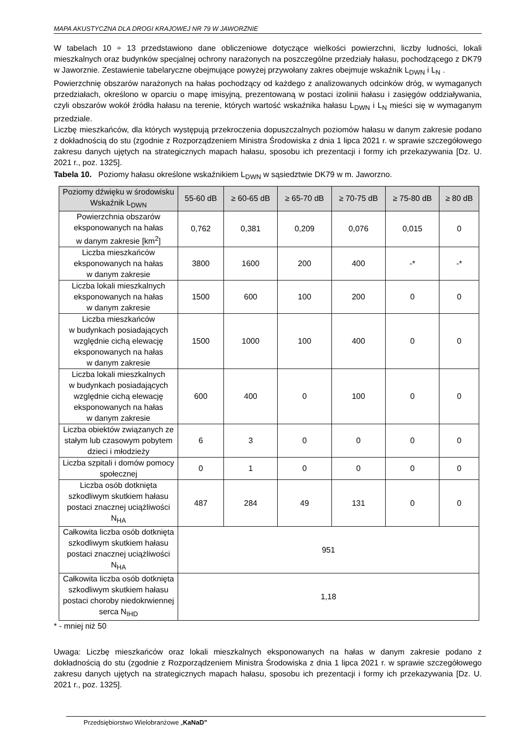MAPA AKUSTYCZNA DLA DROGI KRAJOWEJ NR 79 W JAWORZNIE
W tabelach 10 ÷ 13 przedstawiono dane obliczeniowe dotyczące wielkości powierzchni, liczby ludności, lokali mieszkalnych oraz budynków specjalnej ochrony narażonych na poszczególne przedziały hałasu, pochodzącego z DK79 w Jaworznie. Zestawienie tabelaryczne obejmujące powyżej przywołany zakres obejmuje wskaźnik L<sub>DWN</sub> i L<sub>N</sub> .
Powierzchnię obszarów narażonych na hałas pochodzący od każdego z analizowanych odcinków dróg, w wymaganych przedziałach, określono w oparciu o mapę imisyjną, prezentowaną w postaci izolinii hałasu i zasięgów oddziaływania, czyli obszarów wokół źródła hałasu na terenie, których wartość wskaźnika hałasu L<sub>DWN</sub> i L<sub>N</sub> mieści się w wymaganym przedziale.
Liczbę mieszkańców, dla których występują przekroczenia dopuszczalnych poziomów hałasu w danym zakresie podano z dokładnością do stu (zgodnie z Rozporządzeniem Ministra Środowiska z dnia 1 lipca 2021 r. w sprawie szczegółowego zakresu danych ujętych na strategicznych mapach hałasu, sposobu ich prezentacji i formy ich przekazywania [Dz. U. 2021 r., poz. 1325].
Tabela 10. Poziomy hałasu określone wskaźnikiem L<sub>DWN</sub> w sąsiedztwie DK79 w m. Jaworzno.
| Poziomy dźwięku w środowisku Wskaźnik L<sub>DWN</sub> | 55-60 dB | ≥ 60-65 dB | ≥ 65-70 dB | ≥ 70-75 dB | ≥ 75-80 dB | ≥ 80 dB |
| --- | --- | --- | --- | --- | --- | --- |
| Powierzchnia obszarów eksponowanych na hałas w danym zakresie [km<sup>2</sup>] | 0,762 | 0,381 | 0,209 | 0,076 | 0,015 | 0 |
| Liczba mieszkańców eksponowanych na hałas w danym zakresie | 3800 | 1600 | 200 | 400 | -* | -* |
| Liczba lokali mieszkalnych eksponowanych na hałas w danym zakresie | 1500 | 600 | 100 | 200 | 0 | 0 |
| Liczba mieszkańców w budynkach posiadających względnie cichą elewację eksponowanych na hałas w danym zakresie | 1500 | 1000 | 100 | 400 | 0 | 0 |
| Liczba lokali mieszkalnych w budynkach posiadających względnie cichą elewację eksponowanych na hałas w danym zakresie | 600 | 400 | 0 | 100 | 0 | 0 |
| Liczba obiektów związanych ze stałym lub czasowym pobytem dzieci i młodzieży | 6 | 3 | 0 | 0 | 0 | 0 |
| Liczba szpitali i domów pomocy społecznej | 0 | 1 | 0 | 0 | 0 | 0 |
| Liczba osób dotknięta szkodliwym skutkiem hałasu postaci znacznej uciążliwości N<sub>HA</sub> | 487 | 284 | 49 | 131 | 0 | 0 |
| Całkowita liczba osób dotknięta szkodliwym skutkiem hałasu postaci znacznej uciążliwości N<sub>HA</sub> | 951 | | | | | |
| Całkowita liczba osób dotknięta szkodliwym skutkiem hałasu postaci choroby niedokrwiennej serca N<sub>IHD</sub> | 1,18 | | | | | |
* - mniej niż 50
Uwaga: Liczbę mieszkańców oraz lokali mieszkalnych eksponowanych na hałas w danym zakresie podano z dokładnością do stu (zgodnie z Rozporządzeniem Ministra Środowiska z dnia 1 lipca 2021 r. w sprawie szczegółowego zakresu danych ujętych na strategicznych mapach hałasu, sposobu ich prezentacji i formy ich przekazywania [Dz. U. 2021 r., poz. 1325].
Przedsiębiorstwo Wielobranżowe „KaNaD”